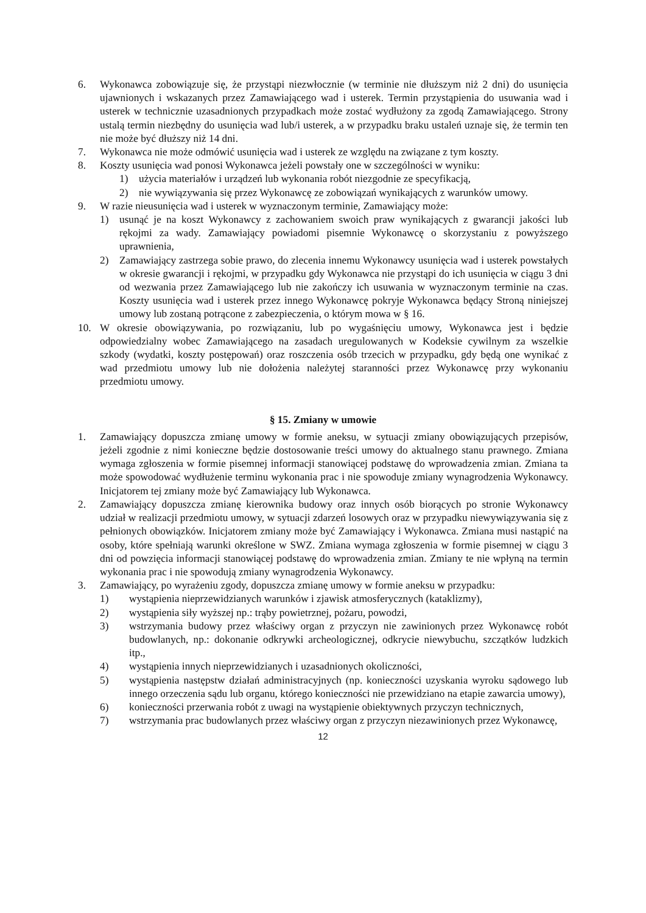6. Wykonawca zobowiązuje się, że przystąpi niezwłocznie (w terminie nie dłuższym niż 2 dni) do usunięcia ujawnionych i wskazanych przez Zamawiającego wad i usterek. Termin przystąpienia do usuwania wad i usterek w technicznie uzasadnionych przypadkach może zostać wydłużony za zgodą Zamawiającego. Strony ustalą termin niezbędny do usunięcia wad lub/i usterek, a w przypadku braku ustaleń uznaje się, że termin ten nie może być dłuższy niż 14 dni.
7. Wykonawca nie może odmówić usunięcia wad i usterek ze względu na związane z tym koszty.
8. Koszty usunięcia wad ponosi Wykonawca jeżeli powstały one w szczególności w wyniku:
1) użycia materiałów i urządzeń lub wykonania robót niezgodnie ze specyfikacją,
2) nie wywiązywania się przez Wykonawcę ze zobowiązań wynikających z warunków umowy.
9. W razie nieusunięcia wad i usterek w wyznaczonym terminie, Zamawiający może:
1) usunąć je na koszt Wykonawcy z zachowaniem swoich praw wynikających z gwarancji jakości lub rękojmi za wady. Zamawiający powiadomi pisemnie Wykonawcę o skorzystaniu z powyższego uprawnienia,
2) Zamawiający zastrzega sobie prawo, do zlecenia innemu Wykonawcy usunięcia wad i usterek powstałych w okresie gwarancji i rękojmi, w przypadku gdy Wykonawca nie przystąpi do ich usunięcia w ciągu 3 dni od wezwania przez Zamawiającego lub nie zakończy ich usuwania w wyznaczonym terminie na czas. Koszty usunięcia wad i usterek przez innego Wykonawcę pokryje Wykonawca będący Stroną niniejszej umowy lub zostaną potrącone z zabezpieczenia, o którym mowa w § 16.
10. W okresie obowiązywania, po rozwiązaniu, lub po wygaśnięciu umowy, Wykonawca jest i będzie odpowiedzialny wobec Zamawiającego na zasadach uregulowanych w Kodeksie cywilnym za wszelkie szkody (wydatki, koszty postępowań) oraz roszczenia osób trzecich w przypadku, gdy będą one wynikać z wad przedmiotu umowy lub nie dołożenia należytej staranności przez Wykonawcę przy wykonaniu przedmiotu umowy.
§ 15. Zmiany w umowie
1. Zamawiający dopuszcza zmianę umowy w formie aneksu, w sytuacji zmiany obowiązujących przepisów, jeżeli zgodnie z nimi konieczne będzie dostosowanie treści umowy do aktualnego stanu prawnego. Zmiana wymaga zgłoszenia w formie pisemnej informacji stanowiącej podstawę do wprowadzenia zmian. Zmiana ta może spowodować wydłużenie terminu wykonania prac i nie spowoduje zmiany wynagrodzenia Wykonawcy. Inicjatorem tej zmiany może być Zamawiający lub Wykonawca.
2. Zamawiający dopuszcza zmianę kierownika budowy oraz innych osób biorących po stronie Wykonawcy udział w realizacji przedmiotu umowy, w sytuacji zdarzeń losowych oraz w przypadku niewywiązywania się z pełnionych obowiązków. Inicjatorem zmiany może być Zamawiający i Wykonawca. Zmiana musi nastąpić na osoby, które spełniają warunki określone w SWZ. Zmiana wymaga zgłoszenia w formie pisemnej w ciągu 3 dni od powzięcia informacji stanowiącej podstawę do wprowadzenia zmian. Zmiany te nie wpłyną na termin wykonania prac i nie spowodują zmiany wynagrodzenia Wykonawcy.
3. Zamawiający, po wyrażeniu zgody, dopuszcza zmianę umowy w formie aneksu w przypadku:
1) wystąpienia nieprzewidzianych warunków i zjawisk atmosferycznych (kataklizmy),
2) wystąpienia siły wyższej np.: trąby powietrznej, pożaru, powodzi,
3) wstrzymania budowy przez właściwy organ z przyczyn nie zawinionych przez Wykonawcę robót budowlanych, np.: dokonanie odkrywki archeologicznej, odkrycie niewybuchu, szczątków ludzkich itp.,
4) wystąpienia innych nieprzewidzianych i uzasadnionych okoliczności,
5) wystąpienia następstw działań administracyjnych (np. konieczności uzyskania wyroku sądowego lub innego orzeczenia sądu lub organu, którego konieczności nie przewidziano na etapie zawarcia umowy),
6) konieczności przerwania robót z uwagi na wystąpienie obiektywnych przyczyn technicznych,
7) wstrzymania prac budowlanych przez właściwy organ z przyczyn niezawinionych przez Wykonawcę,
12